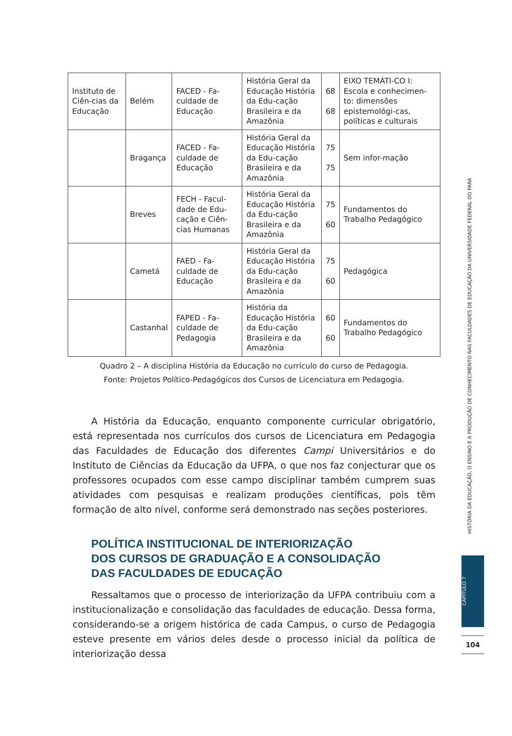| Instituto de Ciên-cias da Educação | Belém | FACED - Fa-culdade de Educação | História Geral da Educação História da Edu-cação Brasileira e da Amazônia | 68 68 | EIXO TEMÁTI-CO I: Escola e conhecimen-to: dimensões epistemológi-cas, políticas e culturais |
| | Bragança | FACED - Fa-culdade de Educação | História Geral da Educação História da Edu-cação Brasileira e da Amazônia | 75 75 | Sem infor-mação |
| | Breves | FECH - Facul-dade de Edu-cação e Ciên-cias Humanas | História Geral da Educação História da Edu-cação Brasileira e da Amazônia | 75 60 | Fundamentos do Trabalho Pedagógico |
| | Cametá | FAED - Fa-culdade de Educação | História Geral da Educação História da Edu-cação Brasileira e da Amazônia | 75 60 | Pedagógica |
| | Castanhal | FAPED - Fa-culdade de Pedagogia | História da Educação História da Edu-cação Brasileira e da Amazônia | 60 60 | Fundamentos do Trabalho Pedagógico |
Quadro 2 – A disciplina História da Educação no currículo do curso de Pedagogia.
Fonte: Projetos Político-Pedagógicos dos Cursos de Licenciatura em Pedagogia.
A História da Educação, enquanto componente curricular obrigatório, está representada nos currículos dos cursos de Licenciatura em Pedagogia das Faculdades de Educação dos diferentes Campi Universitários e do Instituto de Ciências da Educação da UFPA, o que nos faz conjecturar que os professores ocupados com esse campo disciplinar também cumprem suas atividades com pesquisas e realizam produções científicas, pois têm formação de alto nível, conforme será demonstrado nas seções posteriores.
POLÍTICA INSTITUCIONAL DE INTERIORIZAÇÃO
DOS CURSOS DE GRADUAÇÃO E A CONSOLIDAÇÃO
DAS FACULDADES DE EDUCAÇÃO
Ressaltamos que o processo de interiorização da UFPA contribuiu com a institucionalização e consolidação das faculdades de educação. Dessa forma, considerando-se a origem histórica de cada Campus, o curso de Pedagogia esteve presente em vários deles desde o processo inicial da política de interiorização dessa
HISTÓRIA DA EDUCAÇÃO, O ENSINO E A PRODUÇÃO DE CONHECIMENTO NAS FACULDADES DE EDUCAÇÃO DA UNIVERSIDADE FEDERAL DO PARÁ
CAPÍTULO 7
104